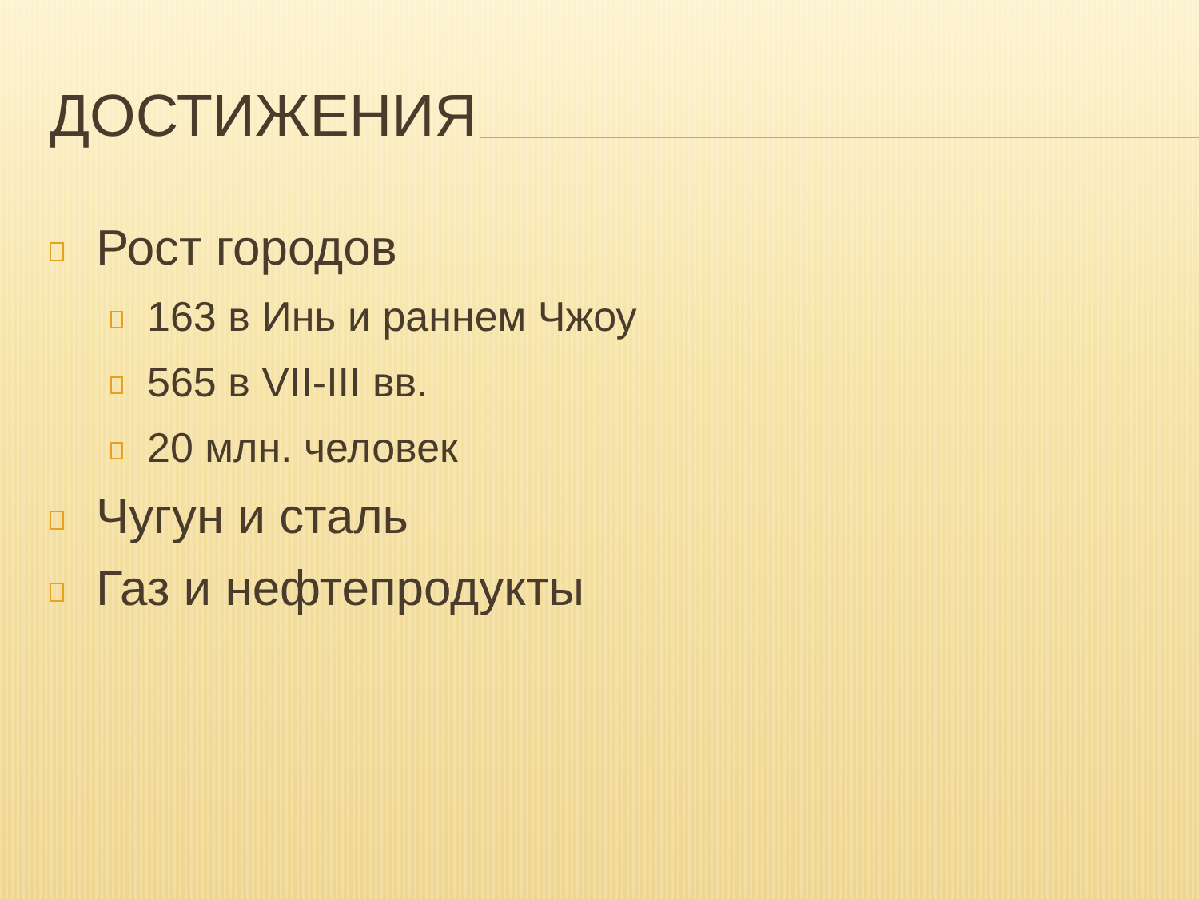ДОСТИЖЕНИЯ
Рост городов
163 в Инь и раннем Чжоу
565 в VII-III вв.
20 млн. человек
Чугун и сталь
Газ и нефтепродукты